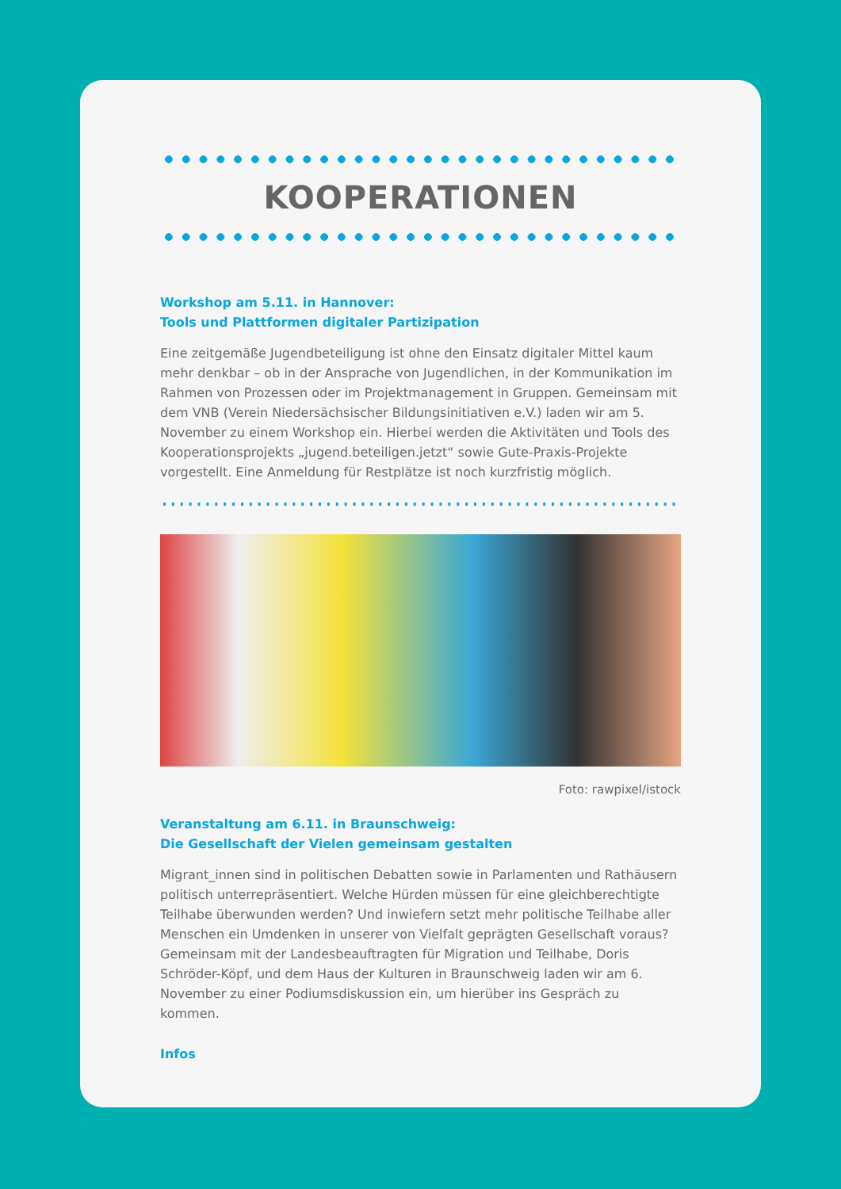KOOPERATIONEN
Workshop am 5.11. in Hannover:
Tools und Plattformen digitaler Partizipation
Eine zeitgemäße Jugendbeteiligung ist ohne den Einsatz digitaler Mittel kaum mehr denkbar – ob in der Ansprache von Jugendlichen, in der Kommunikation im Rahmen von Prozessen oder im Projektmanagement in Gruppen. Gemeinsam mit dem VNB (Verein Niedersächsischer Bildungsinitiativen e.V.) laden wir am 5. November zu einem Workshop ein. Hierbei werden die Aktivitäten und Tools des Kooperationsprojekts „jugend.beteiligen.jetzt“ sowie Gute-Praxis-Projekte vorgestellt. Eine Anmeldung für Restplätze ist noch kurzfristig möglich.
Foto: rawpixel/istock
Veranstaltung am 6.11. in Braunschweig:
Die Gesellschaft der Vielen gemeinsam gestalten
Migrant_innen sind in politischen Debatten sowie in Parlamenten und Rathäusern politisch unterrepräsentiert. Welche Hürden müssen für eine gleichberechtigte Teilhabe überwunden werden? Und inwiefern setzt mehr politische Teilhabe aller Menschen ein Umdenken in unserer von Vielfalt geprägten Gesellschaft voraus? Gemeinsam mit der Landesbeauftragten für Migration und Teilhabe, Doris Schröder-Köpf, und dem Haus der Kulturen in Braunschweig laden wir am 6. November zu einer Podiumsdiskussion ein, um hierüber ins Gespräch zu kommen.
Infos